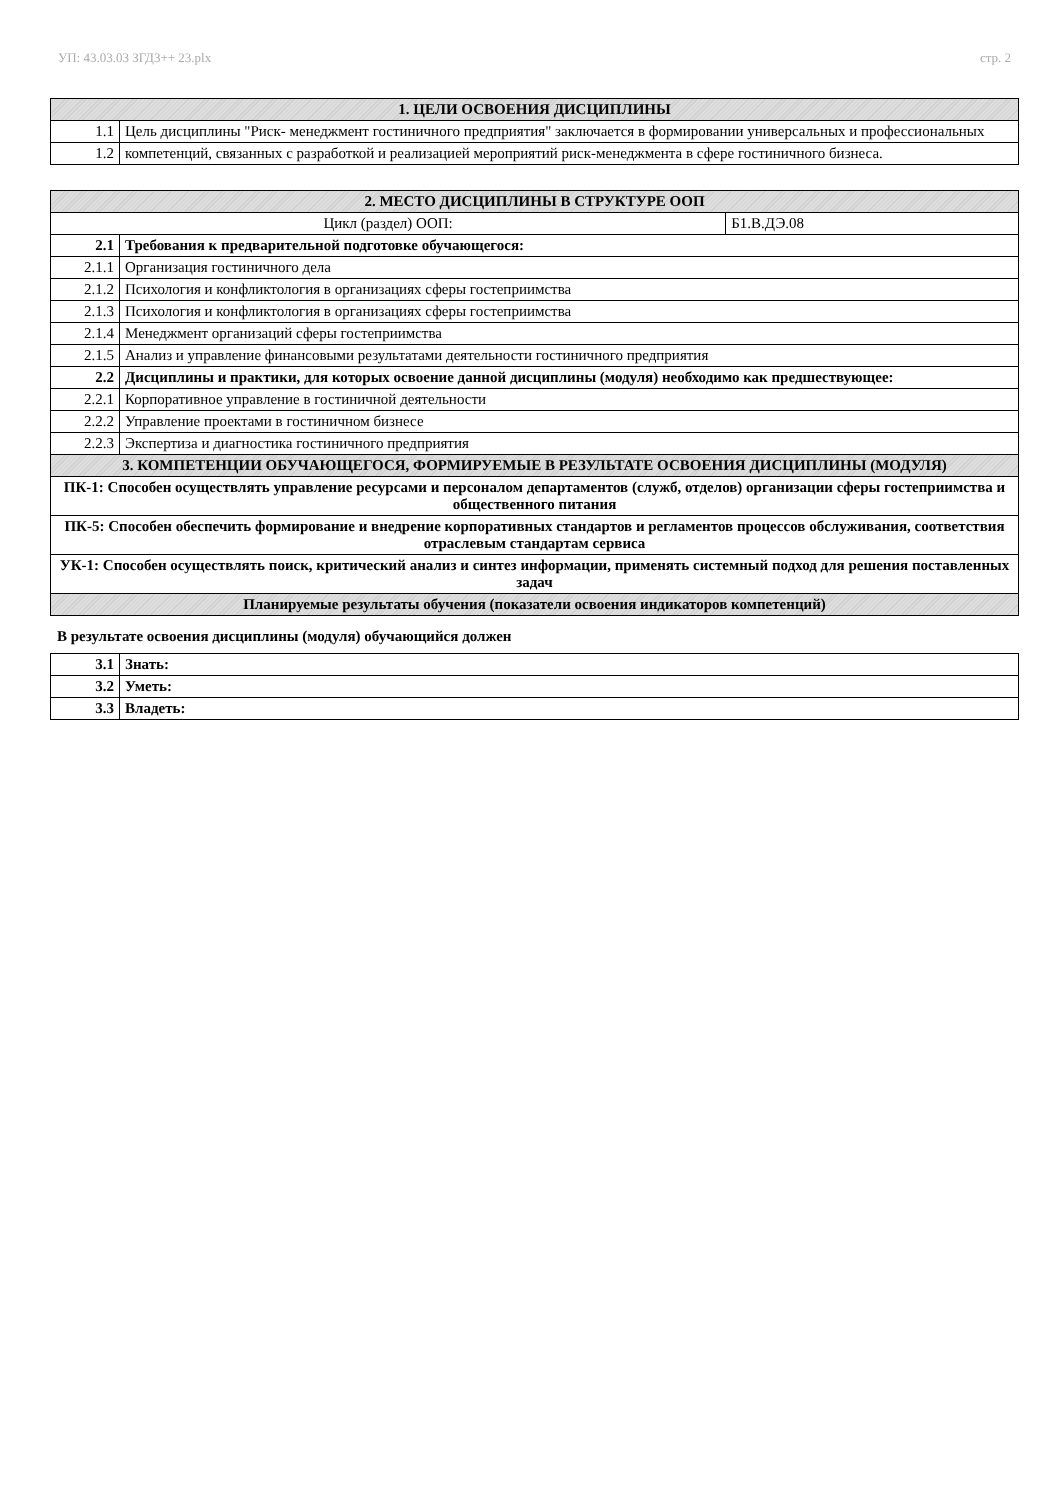УП: 43.03.03 ЗГД3++ 23.plx стр. 2
| 1. ЦЕЛИ ОСВОЕНИЯ ДИСЦИПЛИНЫ | |
| 1.1 | Цель дисциплины "Риск- менеджмент гостиничного предприятия" заключается в формировании универсальных и профессиональных |
| 1.2 | компетенций, связанных с разработкой и реализацией мероприятий риск-менеджмента в сфере гостиничного бизнеса. |
| 2. МЕСТО ДИСЦИПЛИНЫ В СТРУКТУРЕ ООП | | |
| Цикл (раздел) ООП: | | Б1.В.ДЭ.08 |
| 2.1 | Требования к предварительной подготовке обучающегося: | |
| 2.1.1 | Организация гостиничного дела | |
| 2.1.2 | Психология и конфликтология в организациях сферы гостеприимства | |
| 2.1.3 | Психология и конфликтология в организациях сферы гостеприимства | |
| 2.1.4 | Менеджмент организаций сферы гостеприимства | |
| 2.1.5 | Анализ и управление финансовыми результатами деятельности гостиничного предприятия | |
| 2.2 | Дисциплины и практики, для которых освоение данной дисциплины (модуля) необходимо как предшествующее: | |
| 2.2.1 | Корпоративное управление в гостиничной деятельности | |
| 2.2.2 | Управление проектами в гостиничном бизнесе | |
| 2.2.3 | Экспертиза и диагностика гостиничного предприятия | |
| 3. КОМПЕТЕНЦИИ ОБУЧАЮЩЕГОСЯ, ФОРМИРУЕМЫЕ В РЕЗУЛЬТАТЕ ОСВОЕНИЯ ДИСЦИПЛИНЫ (МОДУЛЯ) | | |
| ПК-1: Способен осуществлять управление ресурсами и персоналом департаментов (служб, отделов) организации сферы гостеприимства и общественного питания | | |
| ПК-5: Способен обеспечить формирование и внедрение корпоративных стандартов и регламентов процессов обслуживания, соответствия отраслевым стандартам сервиса | | |
| УК-1: Способен осуществлять поиск, критический анализ и синтез информации, применять системный подход для решения поставленных задач | | |
| Планируемые результаты обучения (показатели освоения индикаторов компетенций) | | |
В результате освоения дисциплины (модуля) обучающийся должен
| 3.1 | Знать: |
| 3.2 | Уметь: |
| 3.3 | Владеть: |